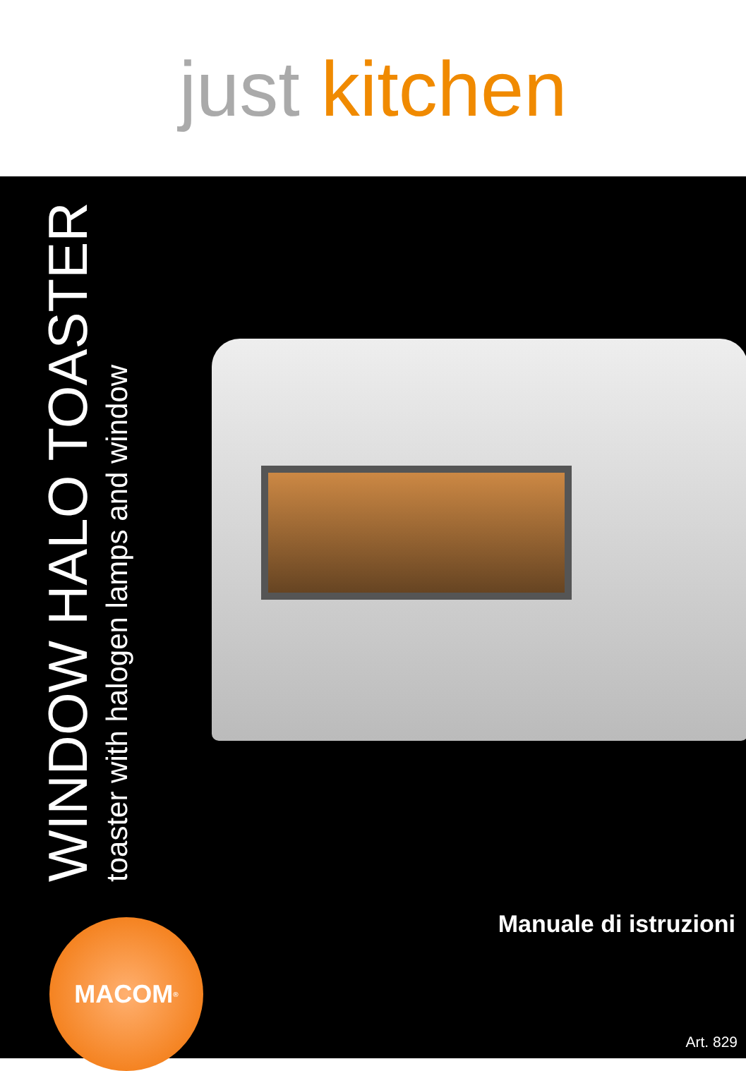just kitchen
WINDOW HALO TOASTER
toaster with halogen lamps and window
Manuale di istruzioni MACOM<sup>®</sup>
Art. 829